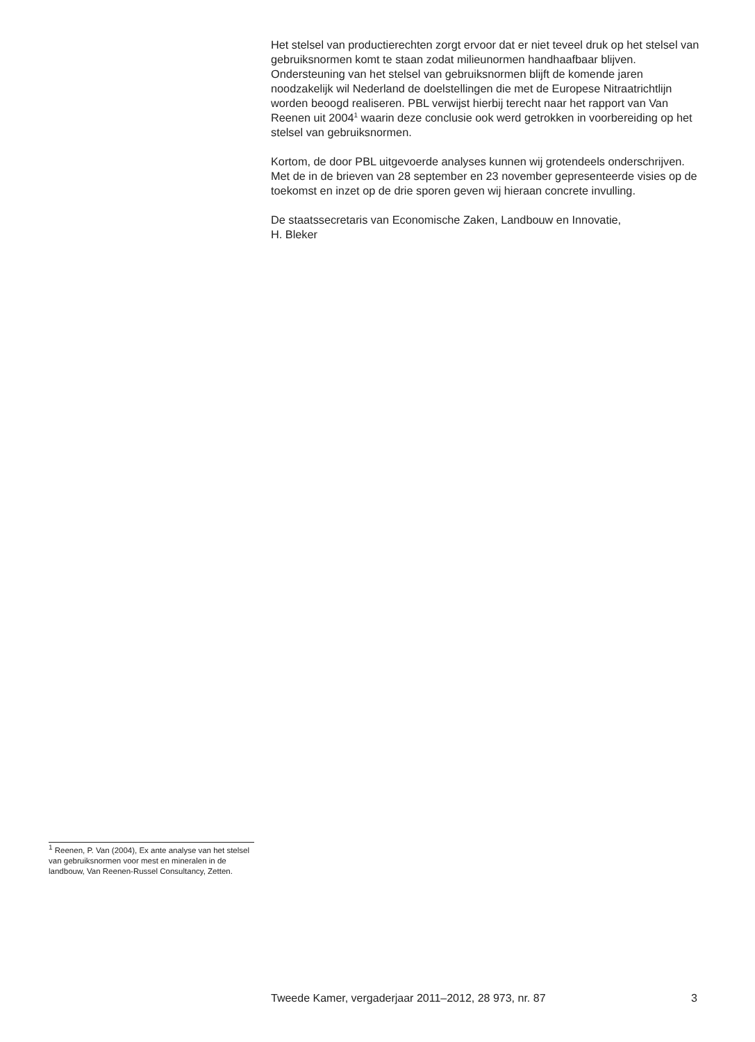Het stelsel van productierechten zorgt ervoor dat er niet teveel druk op het stelsel van gebruiksnormen komt te staan zodat milieunormen handhaafbaar blijven. Ondersteuning van het stelsel van gebruiksnormen blijft de komende jaren noodzakelijk wil Nederland de doelstellingen die met de Europese Nitraatrichtlijn worden beoogd realiseren. PBL verwijst hierbij terecht naar het rapport van Van Reenen uit 2004<sup>1</sup> waarin deze conclusie ook werd getrokken in voorbereiding op het stelsel van gebruiksnormen.
Kortom, de door PBL uitgevoerde analyses kunnen wij grotendeels onderschrijven. Met de in de brieven van 28 september en 23 november gepresenteerde visies op de toekomst en inzet op de drie sporen geven wij hieraan concrete invulling.
De staatssecretaris van Economische Zaken, Landbouw en Innovatie,
H. Bleker
<sup>1</sup> Reenen, P. Van (2004), Ex ante analyse van het stelsel van gebruiksnormen voor mest en mineralen in de landbouw, Van Reenen-Russel Consultancy, Zetten.
Tweede Kamer, vergaderjaar 2011–2012, 28 973, nr. 87 3